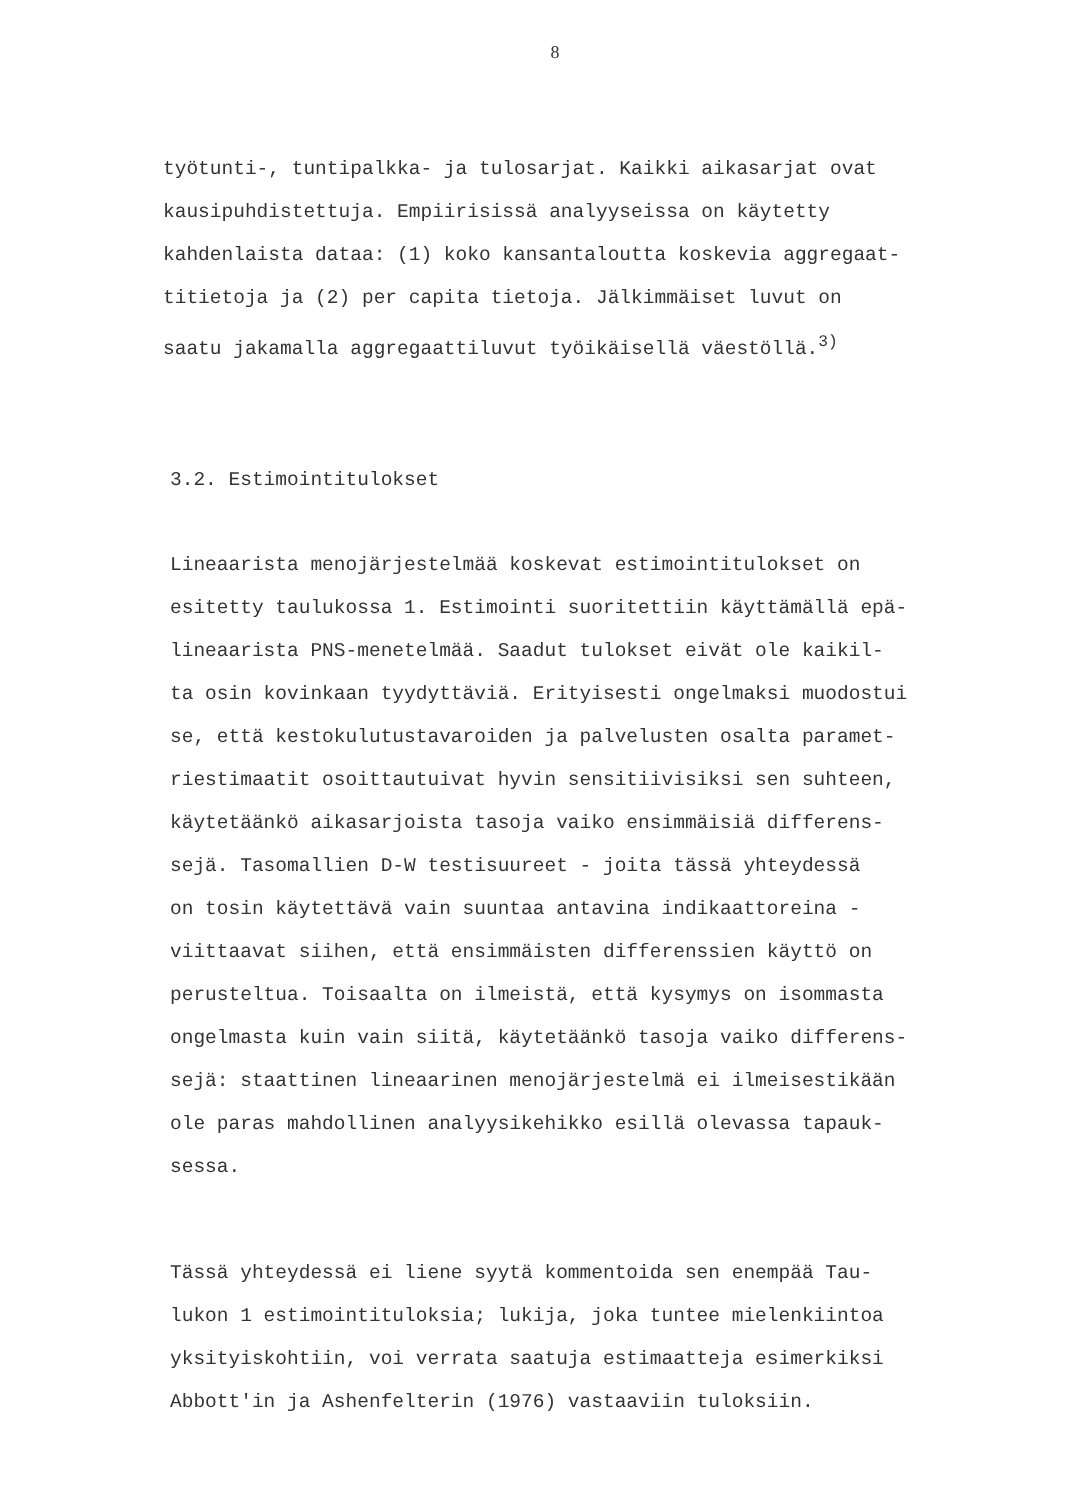8
työtunti-, tuntipalkka- ja tulosarjat. Kaikki aikasarjat ovat kausipuhdistettuja. Empiirisissä analyyseissa on käytetty kahdenlaista dataa: (1) koko kansantaloutta koskevia aggregaat- titietoja ja (2) per capita tietoja. Jälkimmäiset luvut on saatu jakamalla aggregaattiluvut työikäisellä väestöllä.<sup>3)</sup>
3.2. Estimointitulokset
Lineaarista menojärjestelmää koskevat estimointitulokset on esitetty taulukossa 1. Estimointi suoritettiin käyttämällä epä- lineaarista PNS-menetelmää. Saadut tulokset eivät ole kaikil- ta osin kovinkaan tyydyttäviä. Erityisesti ongelmaksi muodostui se, että kestokulutustavaroiden ja palvelusten osalta paramet- riestimaatit osoittautuivat hyvin sensitiivisiksi sen suhteen, käytetäänkö aikasarjoista tasoja vaiko ensimmäisiä differens- sejä. Tasomallien D-W testisuureet - joita tässä yhteydessä on tosin käytettävä vain suuntaa antavina indikaattoreina - viittaavat siihen, että ensimmäisten differenssien käyttö on perusteltua. Toisaalta on ilmeistä, että kysymys on isommasta ongelmasta kuin vain siitä, käytetäänkö tasoja vaiko differens- sejä: staattinen lineaarinen menojärjestelmä ei ilmeisestikään ole paras mahdollinen analyysikehikko esillä olevassa tapauk- sessa.
Tässä yhteydessä ei liene syytä kommentoida sen enempää Tau- lukon 1 estimointituloksia; lukija, joka tuntee mielenkiintoa yksityiskohtiin, voi verrata saatuja estimaatteja esimerkiksi Abbott'in ja Ashenfelterin (1976) vastaaviin tuloksiin.